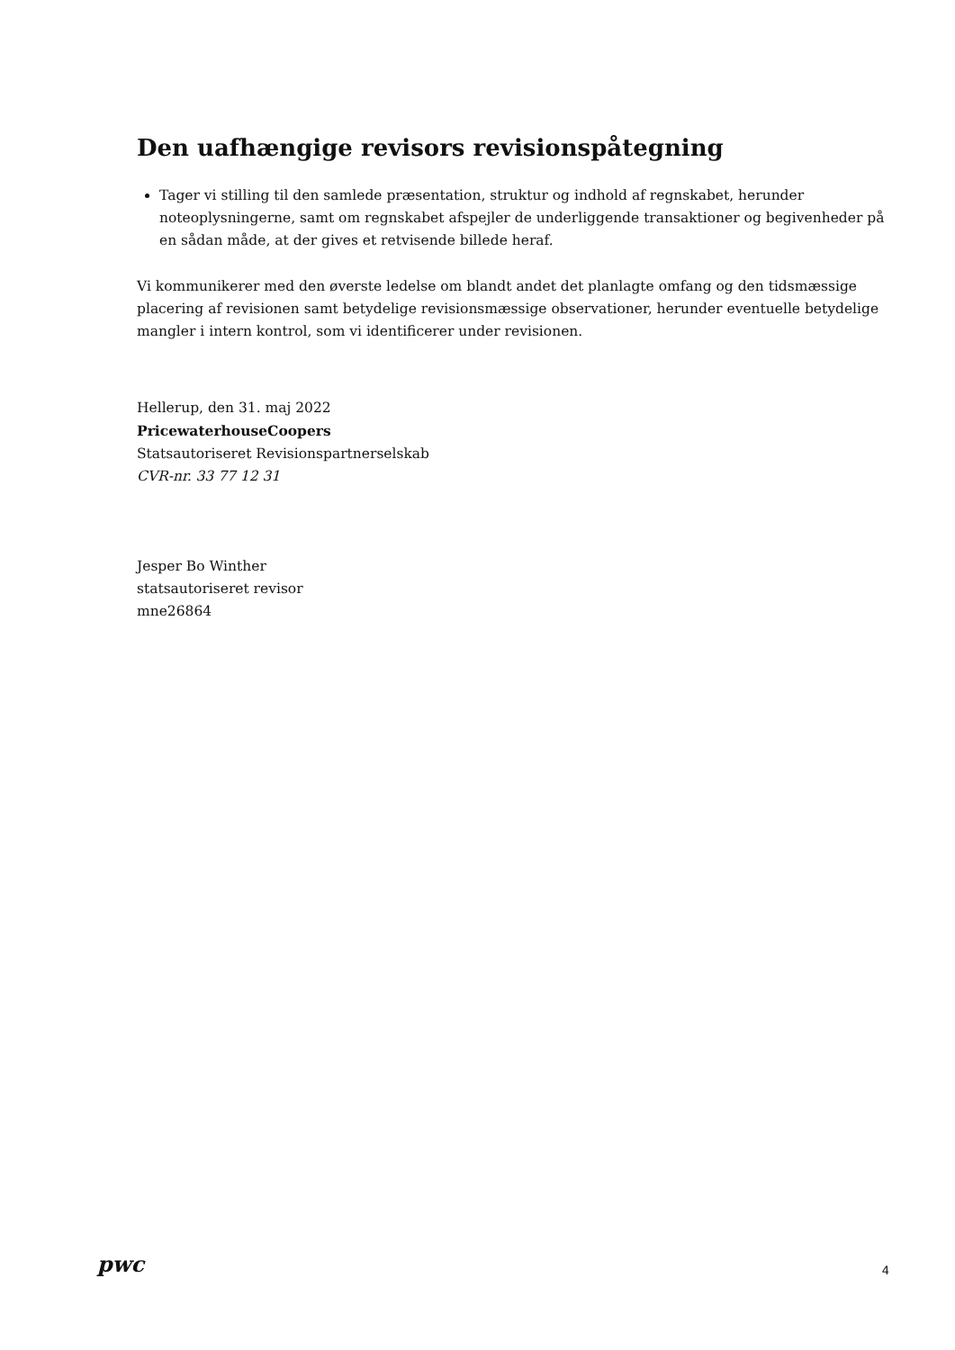Den uafhængige revisors revisionspåtegning
Tager vi stilling til den samlede præsentation, struktur og indhold af regnskabet, herunder noteoplysningerne, samt om regnskabet afspejler de underliggende transaktioner og begivenheder på en sådan måde, at der gives et retvisende billede heraf.
Vi kommunikerer med den øverste ledelse om blandt andet det planlagte omfang og den tidsmæssige placering af revisionen samt betydelige revisionsmæssige observationer, herunder eventuelle betydelige mangler i intern kontrol, som vi identificerer under revisionen.
Hellerup, den 31. maj 2022
PricewaterhouseCoopers
Statsautoriseret Revisionspartnerselskab
CVR-nr. 33 77 12 31
Jesper Bo Winther
statsautoriseret revisor
mne26864
pwc 4